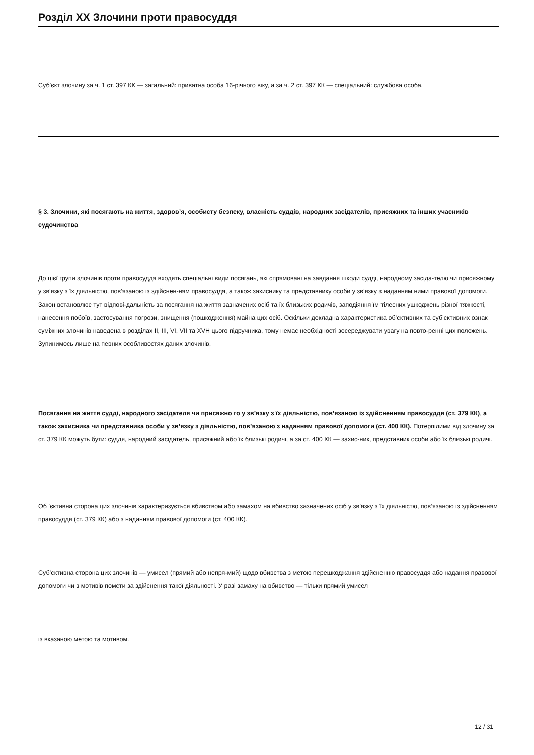Розділ XX Злочини проти правосуддя
Суб’єкт злочину за ч. 1 ст. 397 КК — загальний: приватна особа 16-річного віку, а за ч. 2 ст. 397 КК — спеціальний: службова особа.
§ 3. Злочини, які посягають на життя, здоров’я, особисту безпеку, власність суддів, народних засідателів, присяжних та інших учасників судочинства
До цієї групи злочинів проти правосуддя входять спеціальні види посягань, які спрямовані на завдання шкоди судді, народному засіда-телю чи присяжному у зв’язку з їх діяльністю, пов’язаною із здійснен-ням правосуддя, а також захиснику та представнику особи у зв’язку з наданням ними правової допомоги. Закон встановлює тут відпові-дальність за посягання на життя зазначених осіб та їх близьких родичів, заподіяння їм тілесних ушкоджень різної тяжкості, нанесення побоїв, застосування погрози, знищення (пошкодження) майна цих осіб. Оскільки докладна характеристика об’єктивних та суб’єктивних ознак суміжних злочинів наведена в розділах II, III, VI, VII та XVH цього підручника, тому немає необхідності зосереджувати увагу на повто-ренні цих положень. Зупинимось лише на певних особливостях даних злочинів.
Посягання на життя судді, народного засідателя чи присяжно го у зв’язку з їх діяльністю, пов’язаною із здійсненням правосуддя (ст. 379 КК), а також захисника чи представника особи у зв’язку з діяльністю, пов’язаною з наданням правової допомоги (ст. 400 КК). Потерпілими від злочину за ст. 379 КК можуть бути: суддя, народний засідатель, присяжний або їх близькі родичі, а за ст. 400 КК — захис-ник, представник особи або їх близькі родичі.
Об ’єктивна сторона цих злочинів характеризується вбивством або замахом на вбивство зазначених осіб у зв’язку з їх діяльністю, пов’язаною із здійсненням правосуддя (ст. 379 КК) або з наданням правової допомоги (ст. 400 КК).
Суб’єктивна сторона цих злочинів — умисел (прямий або непря-мий) щодо вбивства з метою перешкоджання здійсненню правосуддя або надання правової допомоги чи з мотивів помсти за здійснення такої діяльності. У разі замаху на вбивство — тільки прямий умисел
із вказаною метою та мотивом.
12 / 31